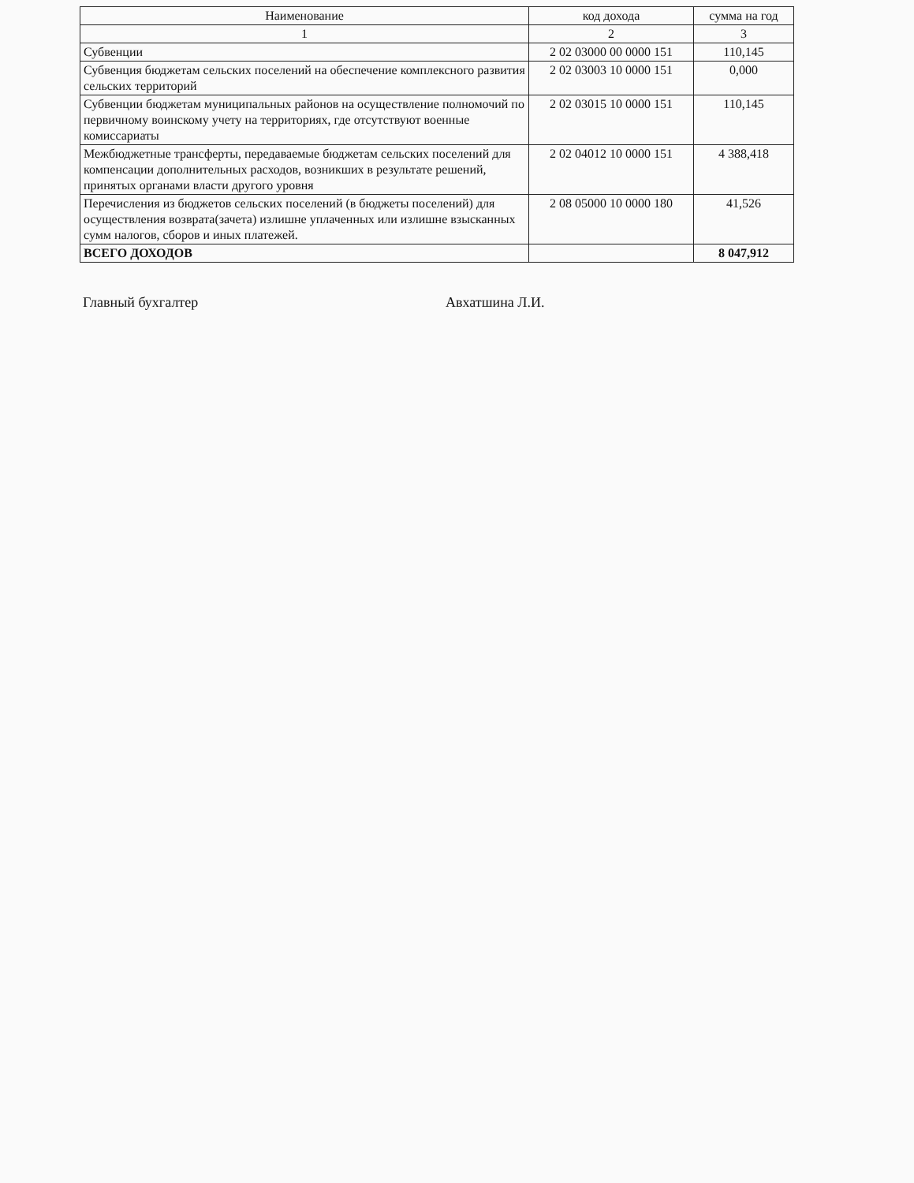| Наименование | код дохода | сумма на год |
| --- | --- | --- |
| 1 | 2 | 3 |
| Субвенции | 2 02 03000 00 0000 151 | 110,145 |
| Субвенция бюджетам сельских поселений на обеспечение комплексного развития сельских территорий | 2 02 03003 10 0000 151 | 0,000 |
| Субвенции бюджетам муниципальных районов на осуществление полномочий по первичному воинскому учету на территориях, где отсутствуют военные комиссариаты | 2 02 03015 10 0000 151 | 110,145 |
| Межбюджетные трансферты, передаваемые бюджетам сельских поселений для компенсации дополнительных расходов, возникших в результате решений, принятых органами власти другого уровня | 2 02 04012 10 0000 151 | 4 388,418 |
| Перечисления из бюджетов сельских поселений (в бюджеты поселений) для осуществления возврата(зачета) излишне уплаченных или излишне взысканных сумм налогов, сборов и иных платежей. | 2 08 05000 10 0000 180 | 41,526 |
| ВСЕГО ДОХОДОВ | | 8 047,912 |
Главный бухгалтер Авхатшина Л.И.